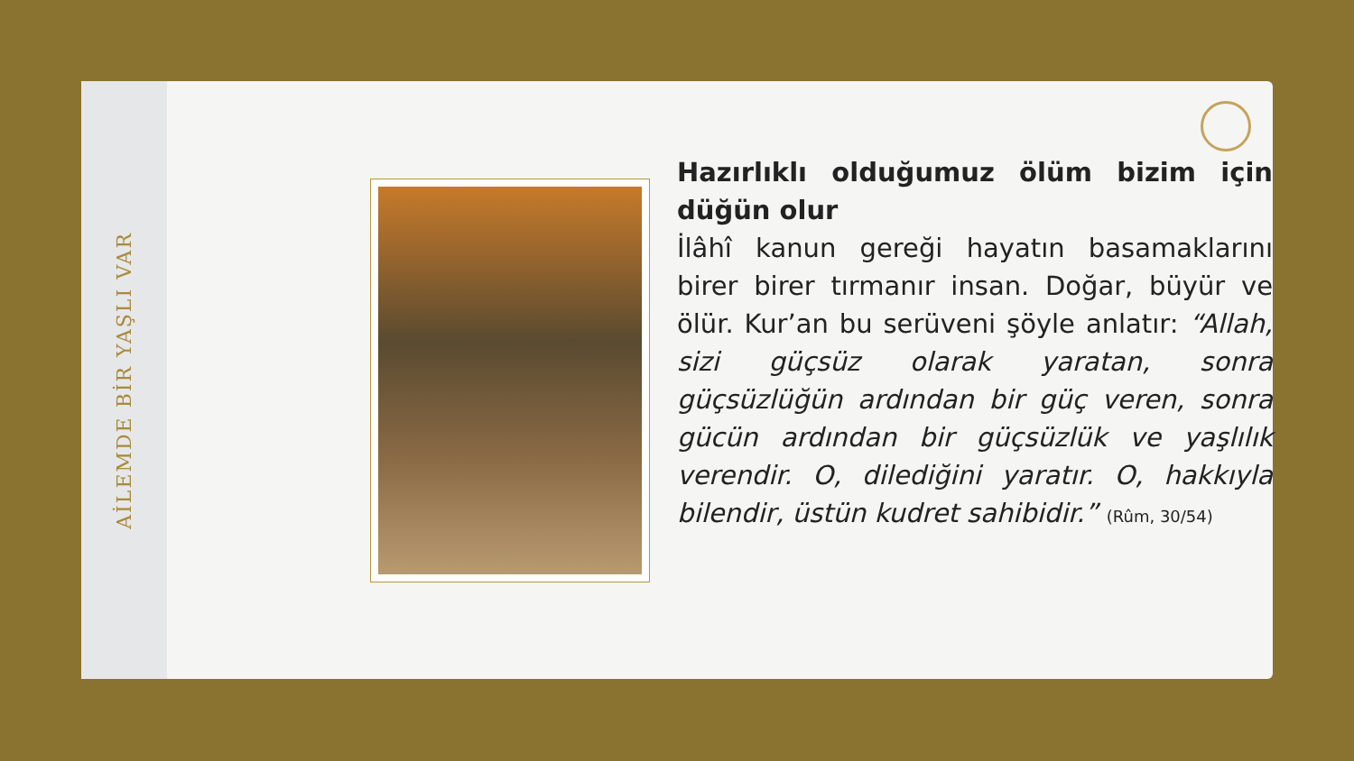AİLEMDE BİR YAŞLI VAR
Hazırlıklı olduğumuz ölüm bizim için düğün olur
İlâhî kanun gereği hayatın basamaklarını birer birer tırmanır insan. Doğar, büyür ve ölür. Kur’an bu serüveni şöyle anlatır: “Allah, sizi güçsüz olarak yaratan, sonra güçsüzlüğün ardından bir güç veren, sonra gücün ardından bir güçsüzlük ve yaşlılık verendir. O, dilediğini yaratır. O, hakkıyla bilendir, üstün kudret sahibidir.” (Rûm, 30/54)